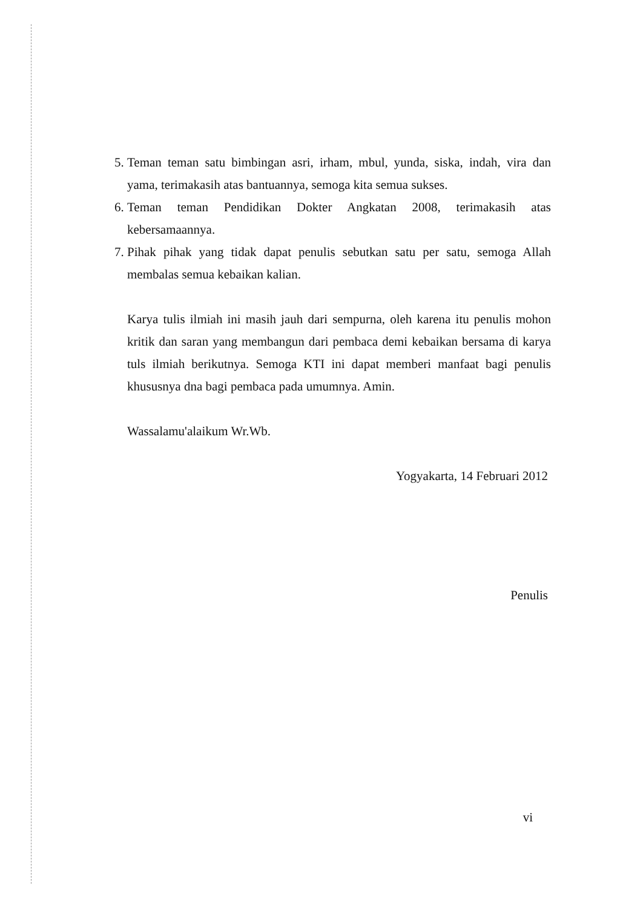5. Teman teman satu bimbingan asri, irham, mbul, yunda, siska, indah, vira dan yama, terimakasih atas bantuannya, semoga kita semua sukses.
6. Teman teman Pendidikan Dokter Angkatan 2008, terimakasih atas kebersamaannya.
7. Pihak pihak yang tidak dapat penulis sebutkan satu per satu, semoga Allah membalas semua kebaikan kalian.
Karya tulis ilmiah ini masih jauh dari sempurna, oleh karena itu penulis mohon kritik dan saran yang membangun dari pembaca demi kebaikan bersama di karya tuls ilmiah berikutnya. Semoga KTI ini dapat memberi manfaat bagi penulis khususnya dna bagi pembaca pada umumnya. Amin.
Wassalamu'alaikum Wr.Wb.
Yogyakarta, 14 Februari 2012
Penulis
vi